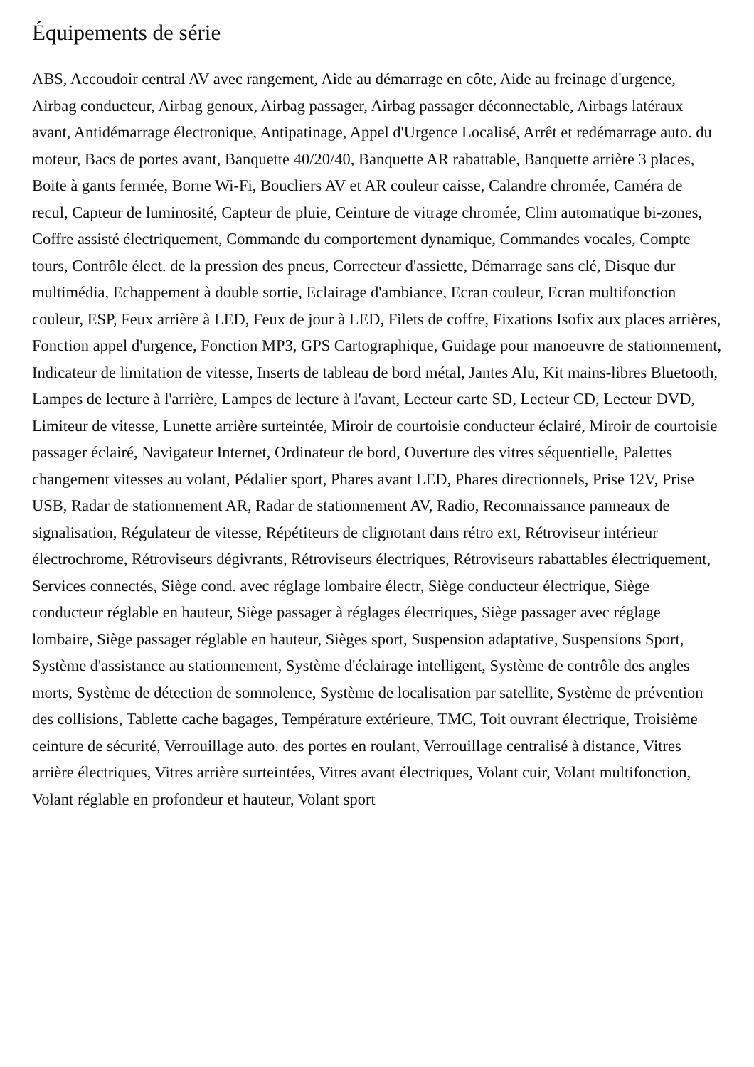Équipements de série
ABS, Accoudoir central AV avec rangement, Aide au démarrage en côte, Aide au freinage d'urgence, Airbag conducteur, Airbag genoux, Airbag passager, Airbag passager déconnectable, Airbags latéraux avant, Antidémarrage électronique, Antipatinage, Appel d'Urgence Localisé, Arrêt et redémarrage auto. du moteur, Bacs de portes avant, Banquette 40/20/40, Banquette AR rabattable, Banquette arrière 3 places, Boite à gants fermée, Borne Wi-Fi, Boucliers AV et AR couleur caisse, Calandre chromée, Caméra de recul, Capteur de luminosité, Capteur de pluie, Ceinture de vitrage chromée, Clim automatique bi-zones, Coffre assisté électriquement, Commande du comportement dynamique, Commandes vocales, Compte tours, Contrôle élect. de la pression des pneus, Correcteur d'assiette, Démarrage sans clé, Disque dur multimédia, Echappement à double sortie, Eclairage d'ambiance, Ecran couleur, Ecran multifonction couleur, ESP, Feux arrière à LED, Feux de jour à LED, Filets de coffre, Fixations Isofix aux places arrières, Fonction appel d'urgence, Fonction MP3, GPS Cartographique, Guidage pour manoeuvre de stationnement, Indicateur de limitation de vitesse, Inserts de tableau de bord métal, Jantes Alu, Kit mains-libres Bluetooth, Lampes de lecture à l'arrière, Lampes de lecture à l'avant, Lecteur carte SD, Lecteur CD, Lecteur DVD, Limiteur de vitesse, Lunette arrière surteintée, Miroir de courtoisie conducteur éclairé, Miroir de courtoisie passager éclairé, Navigateur Internet, Ordinateur de bord, Ouverture des vitres séquentielle, Palettes changement vitesses au volant, Pédalier sport, Phares avant LED, Phares directionnels, Prise 12V, Prise USB, Radar de stationnement AR, Radar de stationnement AV, Radio, Reconnaissance panneaux de signalisation, Régulateur de vitesse, Répétiteurs de clignotant dans rétro ext, Rétroviseur intérieur électrochrome, Rétroviseurs dégivrants, Rétroviseurs électriques, Rétroviseurs rabattables électriquement, Services connectés, Siège cond. avec réglage lombaire électr, Siège conducteur électrique, Siège conducteur réglable en hauteur, Siège passager à réglages électriques, Siège passager avec réglage lombaire, Siège passager réglable en hauteur, Sièges sport, Suspension adaptative, Suspensions Sport, Système d'assistance au stationnement, Système d'éclairage intelligent, Système de contrôle des angles morts, Système de détection de somnolence, Système de localisation par satellite, Système de prévention des collisions, Tablette cache bagages, Température extérieure, TMC, Toit ouvrant électrique, Troisième ceinture de sécurité, Verrouillage auto. des portes en roulant, Verrouillage centralisé à distance, Vitres arrière électriques, Vitres arrière surteintées, Vitres avant électriques, Volant cuir, Volant multifonction, Volant réglable en profondeur et hauteur, Volant sport